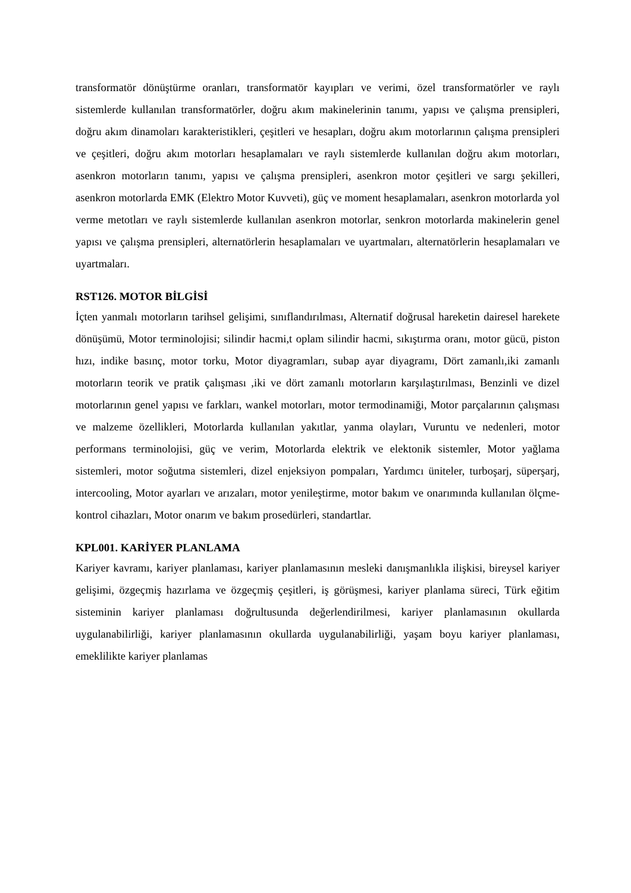transformatör dönüştürme oranları, transformatör kayıpları ve verimi, özel transformatörler ve raylı sistemlerde kullanılan transformatörler, doğru akım makinelerinin tanımı, yapısı ve çalışma prensipleri, doğru akım dinamoları karakteristikleri, çeşitleri ve hesapları, doğru akım motorlarının çalışma prensipleri ve çeşitleri, doğru akım motorları hesaplamaları ve raylı sistemlerde kullanılan doğru akım motorları, asenkron motorların tanımı, yapısı ve çalışma prensipleri, asenkron motor çeşitleri ve sargı şekilleri, asenkron motorlarda EMK (Elektro Motor Kuvveti), güç ve moment hesaplamaları, asenkron motorlarda yol verme metotları ve raylı sistemlerde kullanılan asenkron motorlar, senkron motorlarda makinelerin genel yapısı ve çalışma prensipleri, alternatörlerin hesaplamaları ve uyartmaları, alternatörlerin hesaplamaları ve uyartmaları.
RST126. MOTOR BİLGİSİ
İçten yanmalı motorların tarihsel gelişimi, sınıflandırılması, Alternatif doğrusal hareketin dairesel harekete dönüşümü, Motor terminolojisi; silindir hacmi,t oplam silindir hacmi, sıkıştırma oranı, motor gücü, piston hızı, indike basınç, motor torku, Motor diyagramları, subap ayar diyagramı, Dört zamanlı,iki zamanlı motorların teorik ve pratik çalışması ,iki ve dört zamanlı motorların karşılaştırılması, Benzinli ve dizel motorlarının genel yapısı ve farkları, wankel motorları, motor termodinamiği, Motor parçalarının çalışması ve malzeme özellikleri, Motorlarda kullanılan yakıtlar, yanma olayları, Vuruntu ve nedenleri, motor performans terminolojisi, güç ve verim, Motorlarda elektrik ve elektonik sistemler, Motor yağlama sistemleri, motor soğutma sistemleri, dizel enjeksiyon pompaları, Yardımcı üniteler, turboşarj, süperşarj, intercooling, Motor ayarları ve arızaları, motor yenileştirme, motor bakım ve onarımında kullanılan ölçme-kontrol cihazları, Motor onarım ve bakım prosedürleri, standartlar.
KPL001. KARİYER PLANLAMA
Kariyer kavramı, kariyer planlaması, kariyer planlamasının mesleki danışmanlıkla ilişkisi, bireysel kariyer gelişimi, özgeçmiş hazırlama ve özgeçmiş çeşitleri, iş görüşmesi, kariyer planlama süreci, Türk eğitim sisteminin kariyer planlaması doğrultusunda değerlendirilmesi, kariyer planlamasının okullarda uygulanabilirliği, kariyer planlamasının okullarda uygulanabilirliği, yaşam boyu kariyer planlaması, emeklilikte kariyer planlamas